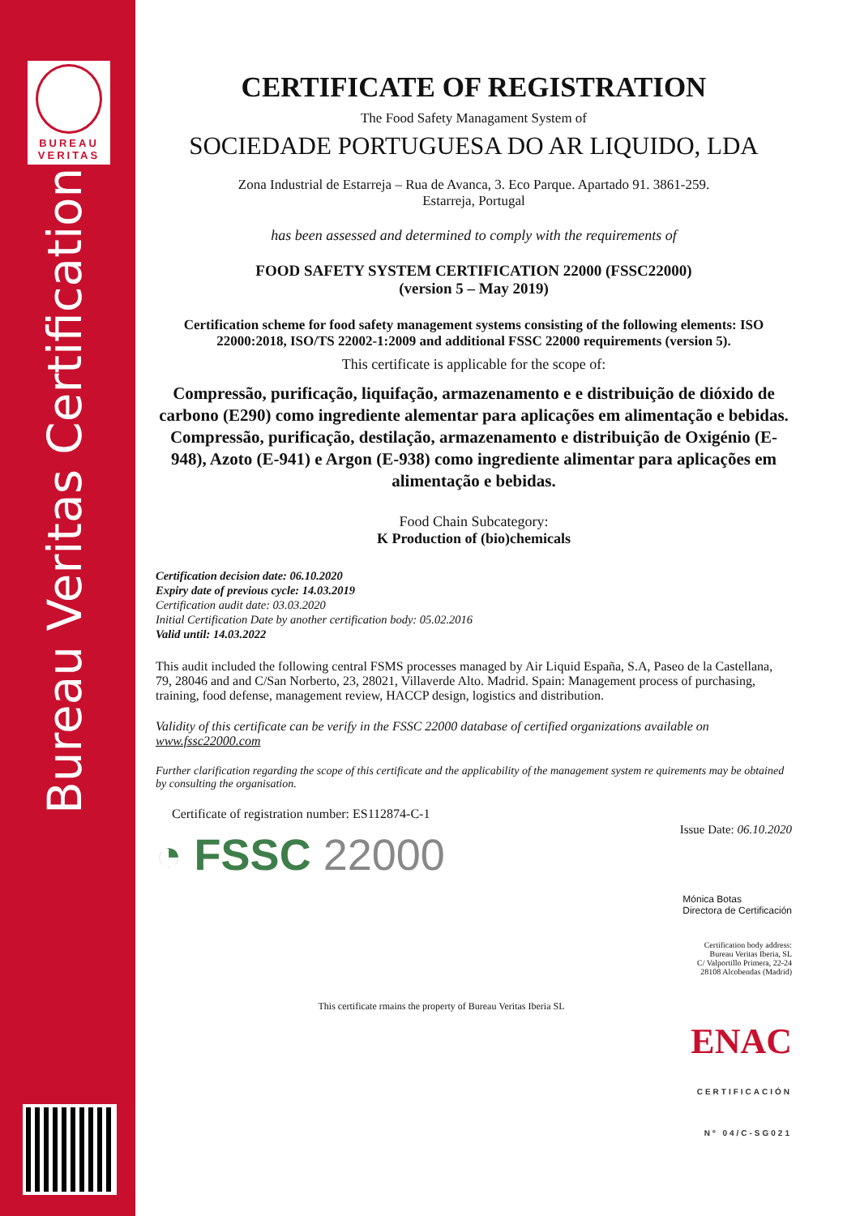BUREAU
VERITAS
Bureau Veritas Certification
CERTIFICATE OF REGISTRATION
The Food Safety Managament System of
SOCIEDADE PORTUGUESA DO AR LIQUIDO, LDA
Zona Industrial de Estarreja – Rua de Avanca, 3. Eco Parque. Apartado 91. 3861-259.
Estarreja, Portugal
has been assessed and determined to comply with the requirements of
FOOD SAFETY SYSTEM CERTIFICATION 22000 (FSSC22000)
(version 5 – May 2019)
Certification scheme for food safety management systems consisting of the following elements: ISO 22000:2018, ISO/TS 22002-1:2009 and additional FSSC 22000 requirements (version 5).
This certificate is applicable for the scope of:
Compressão, purificação, liquifação, armazenamento e e distribuição de dióxido de carbono (E290) como ingrediente alementar para aplicações em alimentação e bebidas.
Compressão, purificação, destilação, armazenamento e distribuição de Oxigénio (E-948), Azoto (E-941) e Argon (E-938) como ingrediente alimentar para aplicações em alimentação e bebidas.
Food Chain Subcategory:
K Production of (bio)chemicals
Certification decision date: 06.10.2020
Expiry date of previous cycle: 14.03.2019
Certification audit date: 03.03.2020
Initial Certification Date by another certification body: 05.02.2016
Valid until: 14.03.2022
This audit included the following central FSMS processes managed by Air Liquid España, S.A, Paseo de la Castellana, 79, 28046 and and C/San Norberto, 23, 28021, Villaverde Alto. Madrid. Spain: Management process of purchasing, training, food defense, management review, HACCP design, logistics and distribution.
Validity of this certificate can be verify in the FSSC 22000 database of certified organizations available on www.fssc22000.com
Further clarification regarding the scope of this certificate and the applicability of the management system re quirements may be obtained by consulting the organisation.
Certificate of registration number: ES112874-C-1
◔ FSSC 22000
Issue Date: 06.10.2020
Mónica Botas
Directora de Certificación
Certification body address:
Bureau Veritas Iberia, SL
C/ Valportillo Primera, 22-24
28108 Alcobendas (Madrid)
This certificate rmains the property of Bureau Veritas Iberia SL
ENAC
CERTIFICACIÓN
Nº 04/C-SG021